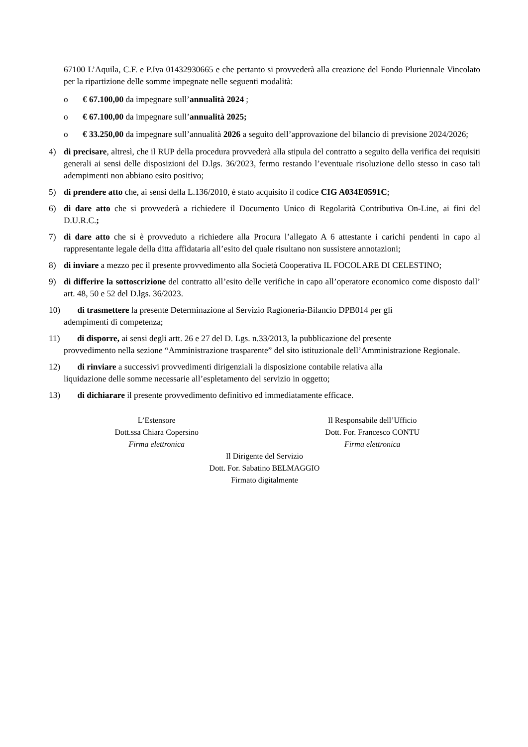67100 L’Aquila, C.F. e P.Iva 01432930665 e che pertanto si provvederà alla creazione del Fondo Pluriennale Vincolato per la ripartizione delle somme impegnate nelle seguenti modalità:
o € 67.100,00 da impegnare sull’annualità 2024 ;
o € 67.100,00 da impegnare sull’annualità 2025;
o € 33.250,00 da impegnare sull’annualità 2026 a seguito dell’approvazione del bilancio di previsione 2024/2026;
4) di precisare, altresì, che il RUP della procedura provvederà alla stipula del contratto a seguito della verifica dei requisiti generali ai sensi delle disposizioni del D.lgs. 36/2023, fermo restando l’eventuale risoluzione dello stesso in caso tali adempimenti non abbiano esito positivo;
5) di prendere atto che, ai sensi della L.136/2010, è stato acquisito il codice CIG A034E0591C;
6) di dare atto che si provvederà a richiedere il Documento Unico di Regolarità Contributiva On-Line, ai fini del D.U.R.C.;
7) di dare atto che si è provveduto a richiedere alla Procura l’allegato A 6 attestante i carichi pendenti in capo al rappresentante legale della ditta affidataria all’esito del quale risultano non sussistere annotazioni;
8) di inviare a mezzo pec il presente provvedimento alla Società Cooperativa IL FOCOLARE DI CELESTINO;
9) di differire la sottoscrizione del contratto all’esito delle verifiche in capo all’operatore economico come disposto dall’ art. 48, 50 e 52 del D.lgs. 36/2023.
10) di trasmettere la presente Determinazione al Servizio Ragioneria-Bilancio DPB014 per gli
adempimenti di competenza;
11) di disporre, ai sensi degli artt. 26 e 27 del D. Lgs. n.33/2013, la pubblicazione del presente
provvedimento nella sezione “Amministrazione trasparente” del sito istituzionale dell’Amministrazione Regionale.
12) di rinviare a successivi provvedimenti dirigenziali la disposizione contabile relativa alla
liquidazione delle somme necessarie all’espletamento del servizio in oggetto;
13) di dichiarare il presente provvedimento definitivo ed immediatamente efficace.
L’Estensore
Dott.ssa Chiara Copersino
Firma elettronica
Il Responsabile dell’Ufficio
Dott. For. Francesco CONTU
Firma elettronica
Il Dirigente del Servizio
Dott. For. Sabatino BELMAGGIO
Firmato digitalmente